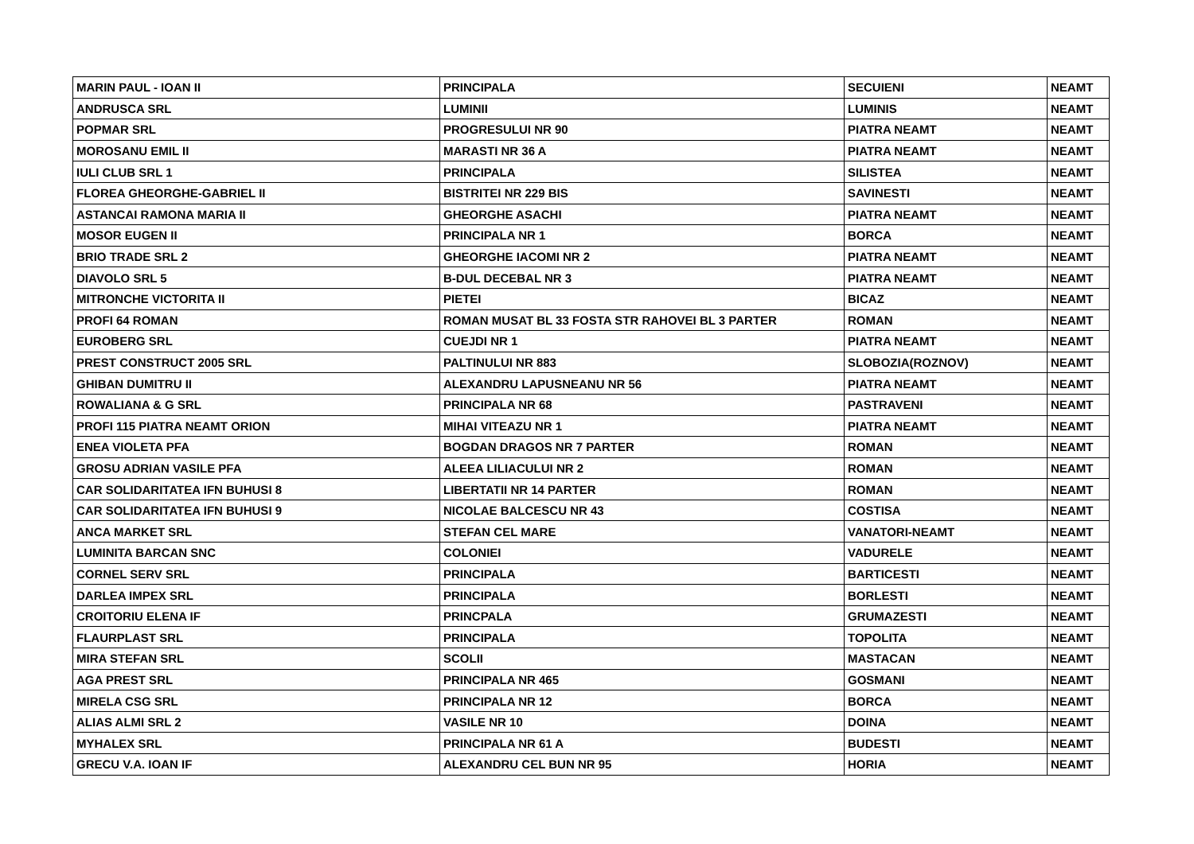| MARIN PAUL - IOAN II | PRINCIPALA | SECUIENI | NEAMT |
| ANDRUSCA SRL | LUMINII | LUMINIS | NEAMT |
| POPMAR SRL | PROGRESULUI NR 90 | PIATRA NEAMT | NEAMT |
| MOROSANU EMIL II | MARASTI NR 36 A | PIATRA NEAMT | NEAMT |
| IULI CLUB SRL 1 | PRINCIPALA | SILISTEA | NEAMT |
| FLOREA GHEORGHE-GABRIEL II | BISTRITEI NR 229 BIS | SAVINESTI | NEAMT |
| ASTANCAI RAMONA MARIA II | GHEORGHE ASACHI | PIATRA NEAMT | NEAMT |
| MOSOR EUGEN II | PRINCIPALA NR 1 | BORCA | NEAMT |
| BRIO TRADE SRL 2 | GHEORGHE IACOMI NR 2 | PIATRA NEAMT | NEAMT |
| DIAVOLO SRL 5 | B-DUL DECEBAL NR 3 | PIATRA NEAMT | NEAMT |
| MITRONCHE VICTORITA II | PIETEI | BICAZ | NEAMT |
| PROFI 64 ROMAN | ROMAN MUSAT BL 33 FOSTA STR RAHOVEI BL 3 PARTER | ROMAN | NEAMT |
| EUROBERG SRL | CUEJDI NR 1 | PIATRA NEAMT | NEAMT |
| PREST CONSTRUCT 2005 SRL | PALTINULUI NR 883 | SLOBOZIA(ROZNOV) | NEAMT |
| GHIBAN DUMITRU II | ALEXANDRU LAPUSNEANU NR 56 | PIATRA NEAMT | NEAMT |
| ROWALIANA & G SRL | PRINCIPALA NR 68 | PASTRAVENI | NEAMT |
| PROFI 115 PIATRA NEAMT ORION | MIHAI VITEAZU NR 1 | PIATRA NEAMT | NEAMT |
| ENEA VIOLETA PFA | BOGDAN DRAGOS NR 7 PARTER | ROMAN | NEAMT |
| GROSU ADRIAN VASILE PFA | ALEEA LILIACULUI NR 2 | ROMAN | NEAMT |
| CAR SOLIDARITATEA IFN BUHUSI 8 | LIBERTATII NR 14 PARTER | ROMAN | NEAMT |
| CAR SOLIDARITATEA IFN BUHUSI 9 | NICOLAE BALCESCU NR 43 | COSTISA | NEAMT |
| ANCA MARKET SRL | STEFAN CEL MARE | VANATORI-NEAMT | NEAMT |
| LUMINITA BARCAN SNC | COLONIEI | VADURELE | NEAMT |
| CORNEL SERV SRL | PRINCIPALA | BARTICESTI | NEAMT |
| DARLEA IMPEX SRL | PRINCIPALA | BORLESTI | NEAMT |
| CROITORIU ELENA IF | PRINCPALA | GRUMAZESTI | NEAMT |
| FLAURPLAST SRL | PRINCIPALA | TOPOLITA | NEAMT |
| MIRA STEFAN SRL | SCOLII | MASTACAN | NEAMT |
| AGA PREST SRL | PRINCIPALA NR 465 | GOSMANI | NEAMT |
| MIRELA CSG SRL | PRINCIPALA NR 12 | BORCA | NEAMT |
| ALIAS ALMI SRL 2 | VASILE NR 10 | DOINA | NEAMT |
| MYHALEX SRL | PRINCIPALA NR 61 A | BUDESTI | NEAMT |
| GRECU V.A. IOAN IF | ALEXANDRU CEL BUN NR 95 | HORIA | NEAMT |